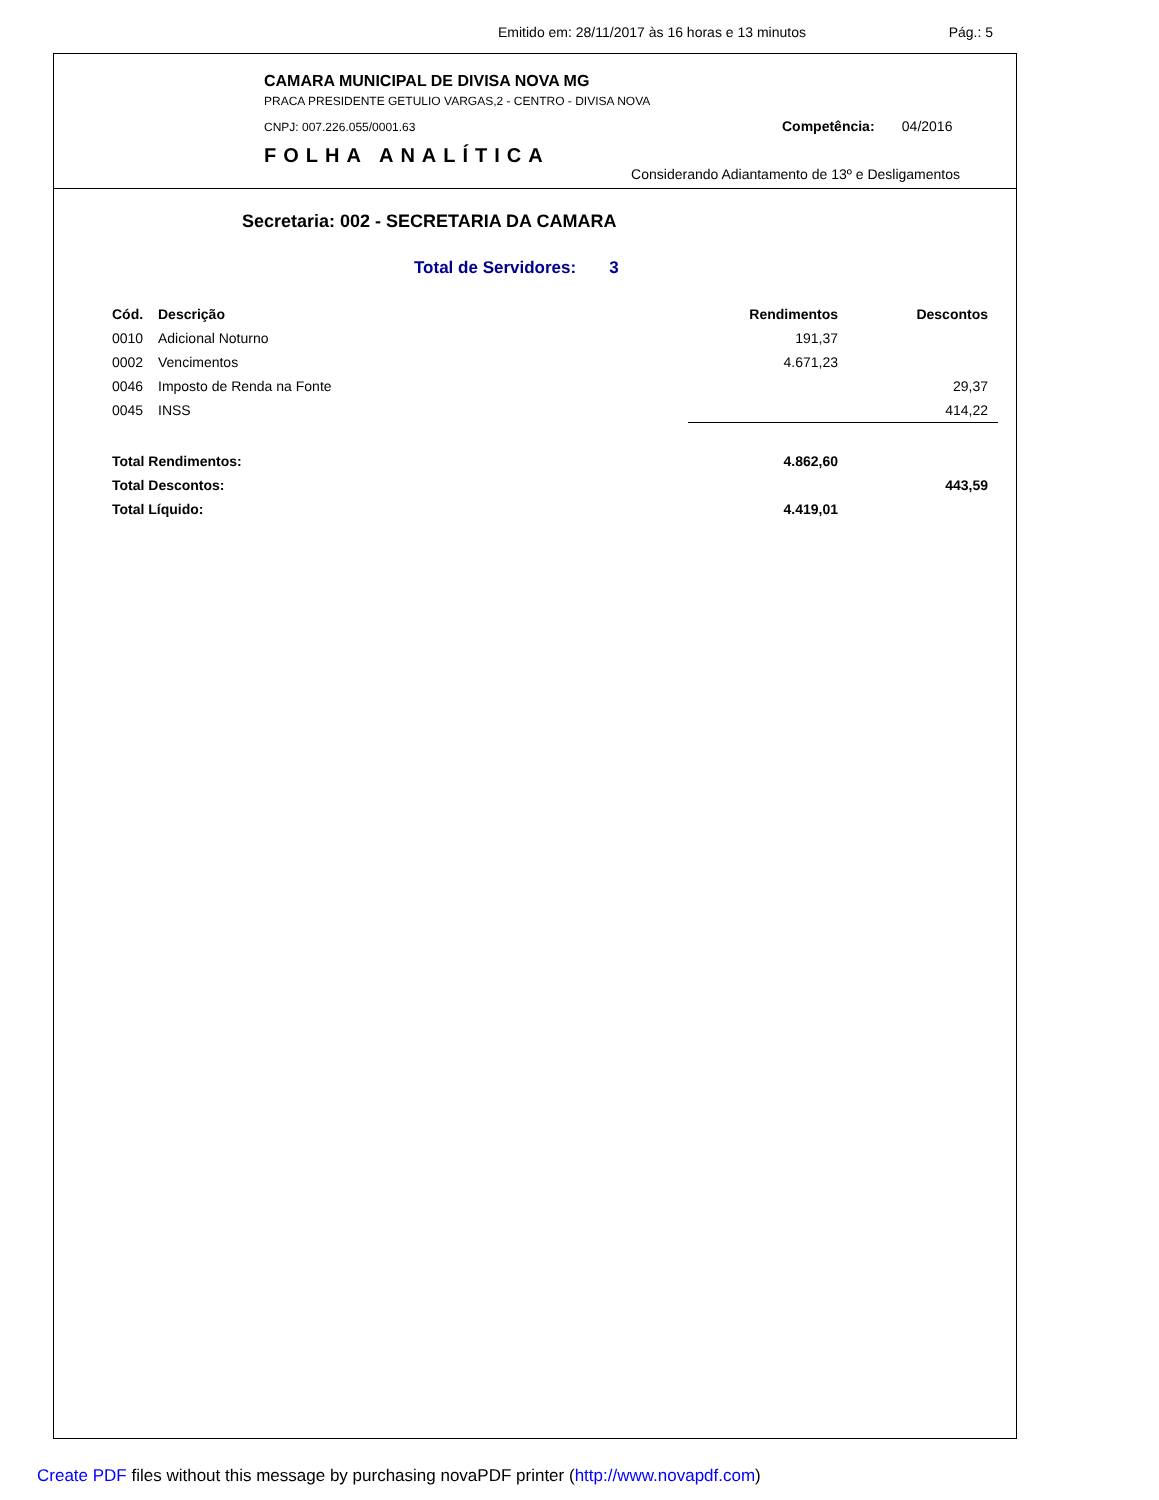Emitido em: 28/11/2017 às 16 horas e 13 minutos Pág.: 5
CAMARA MUNICIPAL DE DIVISA NOVA MG
PRACA PRESIDENTE GETULIO VARGAS,2 - CENTRO - DIVISA NOVA
CNPJ: 007.226.055/0001.63
FOLHA ANALÍTICA
Competência: 04/2016
Considerando Adiantamento de 13º e Desligamentos
Secretaria: 002 - SECRETARIA DA CAMARA
Total de Servidores: 3
| Cód. | Descrição | Rendimentos | Descontos | |
| --- | --- | --- | --- | --- |
| 0010 | Adicional Noturno | 191,37 | | |
| 0002 | Vencimentos | 4.671,23 | | |
| 0046 | Imposto de Renda na Fonte | | 29,37 | |
| 0045 | INSS | | 414,22 | |
| Total Rendimentos: | | 4.862,60 | | |
| Total Descontos: | | | 443,59 | |
| Total Líquido: | | 4.419,01 | | |
Create PDF files without this message by purchasing novaPDF printer (http://www.novapdf.com)